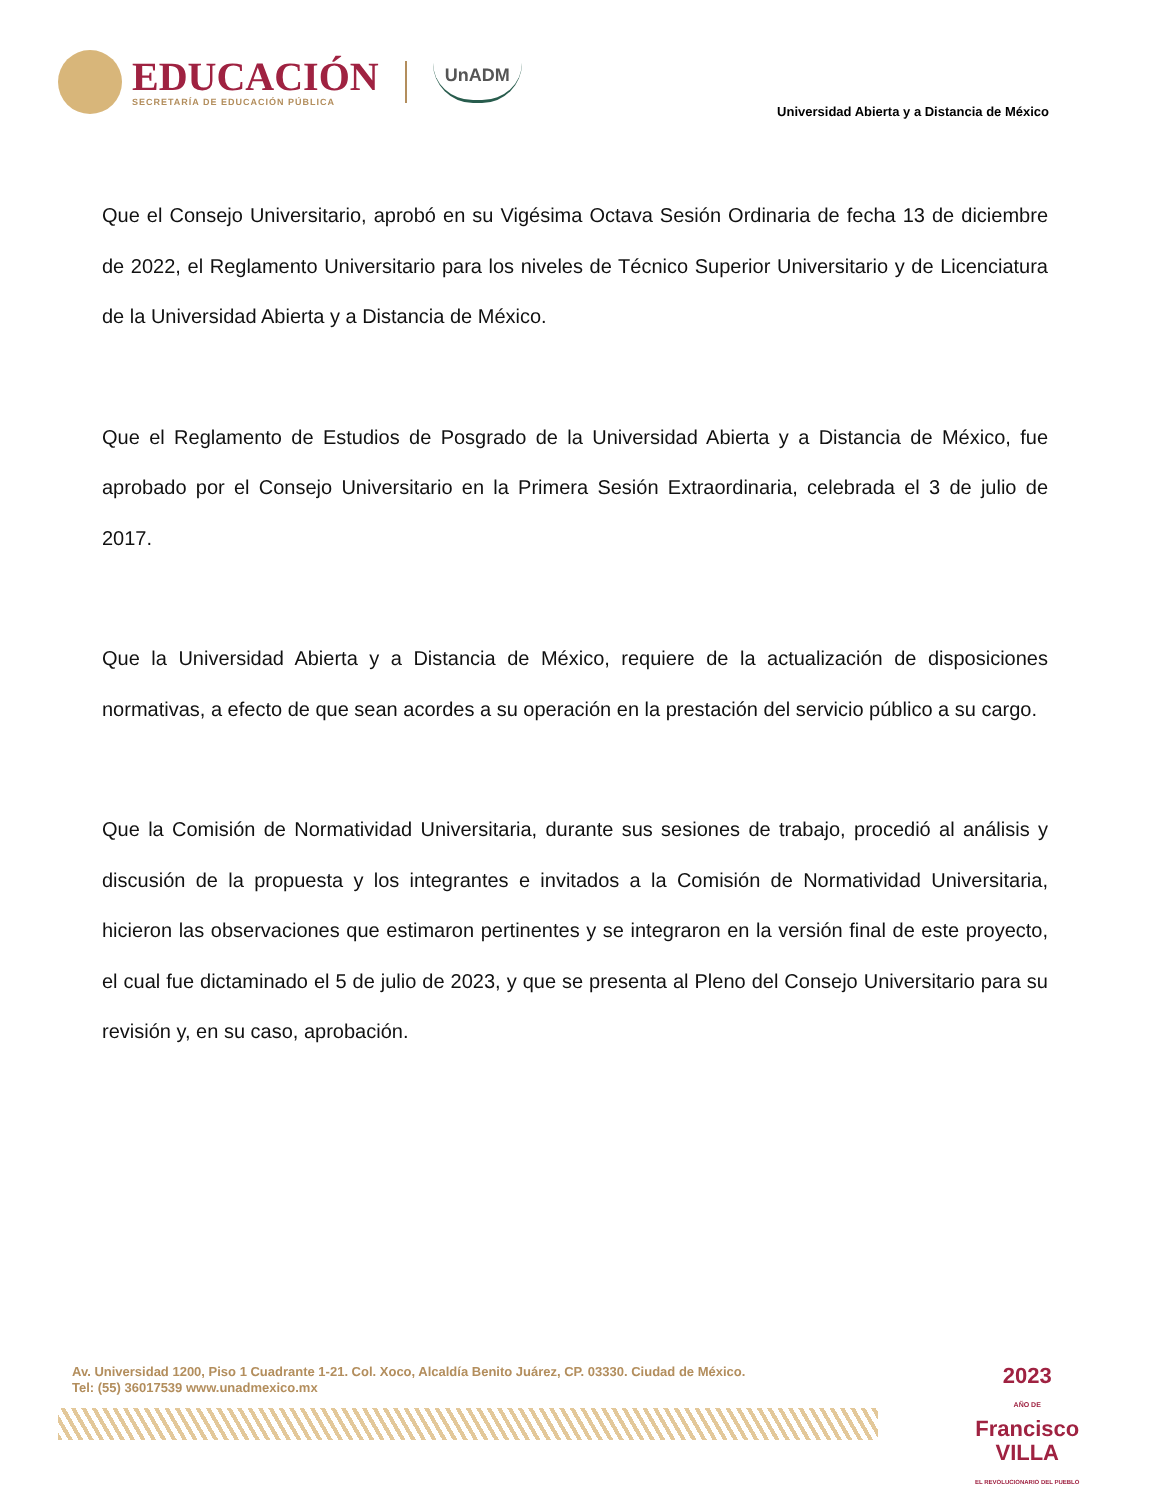EDUCACIÓN
SECRETARÍA DE EDUCACIÓN PÚBLICA
UnADM
Universidad Abierta y a Distancia de México
Que el Consejo Universitario, aprobó en su Vigésima Octava Sesión Ordinaria de fecha 13 de diciembre de 2022, el Reglamento Universitario para los niveles de Técnico Superior Universitario y de Licenciatura de la Universidad Abierta y a Distancia de México.
Que el Reglamento de Estudios de Posgrado de la Universidad Abierta y a Distancia de México, fue aprobado por el Consejo Universitario en la Primera Sesión Extraordinaria, celebrada el 3 de julio de 2017.
Que la Universidad Abierta y a Distancia de México, requiere de la actualización de disposiciones normativas, a efecto de que sean acordes a su operación en la prestación del servicio público a su cargo.
Que la Comisión de Normatividad Universitaria, durante sus sesiones de trabajo, procedió al análisis y discusión de la propuesta y los integrantes e invitados a la Comisión de Normatividad Universitaria, hicieron las observaciones que estimaron pertinentes y se integraron en la versión final de este proyecto, el cual fue dictaminado el 5 de julio de 2023, y que se presenta al Pleno del Consejo Universitario para su revisión y, en su caso, aprobación.
Av. Universidad 1200, Piso 1 Cuadrante 1-21. Col. Xoco, Alcaldía Benito Juárez, CP. 03330. Ciudad de México.
Tel: (55) 36017539 www.unadmexico.mx
2023
AÑO DE
Francisco
VILLA
EL REVOLUCIONARIO DEL PUEBLO